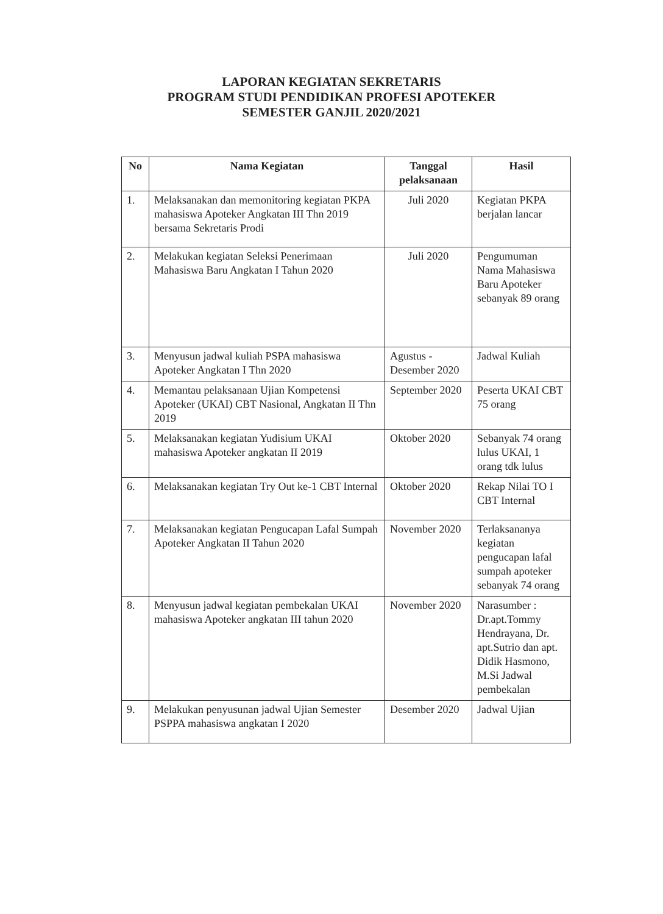LAPORAN KEGIATAN SEKRETARIS
PROGRAM STUDI PENDIDIKAN PROFESI APOTEKER
SEMESTER GANJIL 2020/2021
| No | Nama Kegiatan | Tanggal pelaksanaan | Hasil |
| --- | --- | --- | --- |
| 1. | Melaksanakan dan memonitoring kegiatan PKPA mahasiswa Apoteker Angkatan III Thn 2019 bersama Sekretaris Prodi | Juli 2020 | Kegiatan PKPA berjalan lancar |
| 2. | Melakukan kegiatan Seleksi Penerimaan Mahasiswa Baru Angkatan I Tahun 2020 | Juli 2020 | Pengumuman Nama Mahasiswa Baru Apoteker sebanyak 89 orang |
| 3. | Menyusun jadwal kuliah PSPA mahasiswa Apoteker Angkatan I Thn 2020 | Agustus - Desember 2020 | Jadwal Kuliah |
| 4. | Memantau pelaksanaan Ujian Kompetensi Apoteker (UKAI) CBT Nasional, Angkatan II Thn 2019 | September 2020 | Peserta UKAI CBT 75 orang |
| 5. | Melaksanakan kegiatan Yudisium UKAI mahasiswa Apoteker angkatan II 2019 | Oktober 2020 | Sebanyak 74 orang lulus UKAI, 1 orang tdk lulus |
| 6. | Melaksanakan kegiatan Try Out ke-1 CBT Internal | Oktober 2020 | Rekap Nilai TO I CBT Internal |
| 7. | Melaksanakan kegiatan Pengucapan Lafal Sumpah Apoteker Angkatan II Tahun 2020 | November 2020 | Terlaksananya kegiatan pengucapan lafal sumpah apoteker sebanyak 74 orang |
| 8. | Menyusun jadwal kegiatan pembekalan UKAI mahasiswa Apoteker angkatan III tahun 2020 | November 2020 | Narasumber : Dr.apt.Tommy Hendrayana, Dr. apt.Sutrio dan apt. Didik Hasmono, M.Si Jadwal pembekalan |
| 9. | Melakukan penyusunan jadwal Ujian Semester PSPPA mahasiswa angkatan I 2020 | Desember 2020 | Jadwal Ujian |